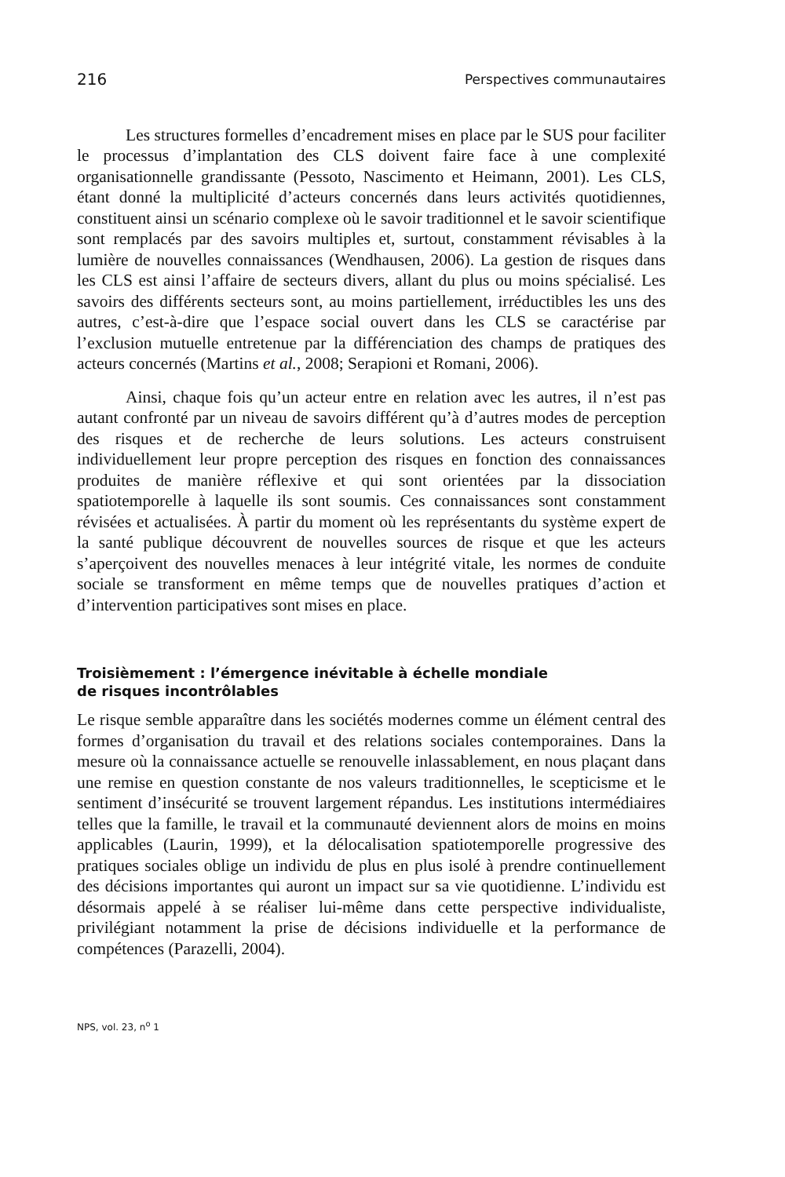216 Perspectives communautaires
Les structures formelles d’encadrement mises en place par le SUS pour faciliter le processus d’implantation des CLS doivent faire face à une complexité organisationnelle grandissante (Pessoto, Nascimento et Heimann, 2001). Les CLS, étant donné la multiplicité d’acteurs concernés dans leurs activités quotidiennes, constituent ainsi un scénario complexe où le savoir traditionnel et le savoir scientifique sont remplacés par des savoirs multiples et, surtout, constamment révisables à la lumière de nouvelles connaissances (Wendhausen, 2006). La gestion de risques dans les CLS est ainsi l’affaire de secteurs divers, allant du plus ou moins spécialisé. Les savoirs des différents secteurs sont, au moins partiellement, irréductibles les uns des autres, c’est-à-dire que l’espace social ouvert dans les CLS se caractérise par l’exclusion mutuelle entretenue par la différenciation des champs de pratiques des acteurs concernés (Martins et al., 2008; Serapioni et Romani, 2006).
Ainsi, chaque fois qu’un acteur entre en relation avec les autres, il n’est pas autant confronté par un niveau de savoirs différent qu’à d’autres modes de perception des risques et de recherche de leurs solutions. Les acteurs construisent individuellement leur propre perception des risques en fonction des connaissances produites de manière réflexive et qui sont orientées par la dissociation spatiotemporelle à laquelle ils sont soumis. Ces connaissances sont constamment révisées et actualisées. À partir du moment où les représentants du système expert de la santé publique découvrent de nouvelles sources de risque et que les acteurs s’aperçoivent des nouvelles menaces à leur intégrité vitale, les normes de conduite sociale se transforment en même temps que de nouvelles pratiques d’action et d’intervention participatives sont mises en place.
Troisièmement : l’émergence inévitable à échelle mondiale
de risques incontrôlables
Le risque semble apparaître dans les sociétés modernes comme un élément central des formes d’organisation du travail et des relations sociales contemporaines. Dans la mesure où la connaissance actuelle se renouvelle inlassablement, en nous plaçant dans une remise en question constante de nos valeurs traditionnelles, le scepticisme et le sentiment d’insécurité se trouvent largement répandus. Les institutions intermédiaires telles que la famille, le travail et la communauté deviennent alors de moins en moins applicables (Laurin, 1999), et la délocalisation spatiotemporelle progressive des pratiques sociales oblige un individu de plus en plus isolé à prendre continuellement des décisions importantes qui auront un impact sur sa vie quotidienne. L’individu est désormais appelé à se réaliser lui-même dans cette perspective individualiste, privilégiant notamment la prise de décisions individuelle et la performance de compétences (Parazelli, 2004).
NPS, vol. 23, n<sup>o</sup> 1